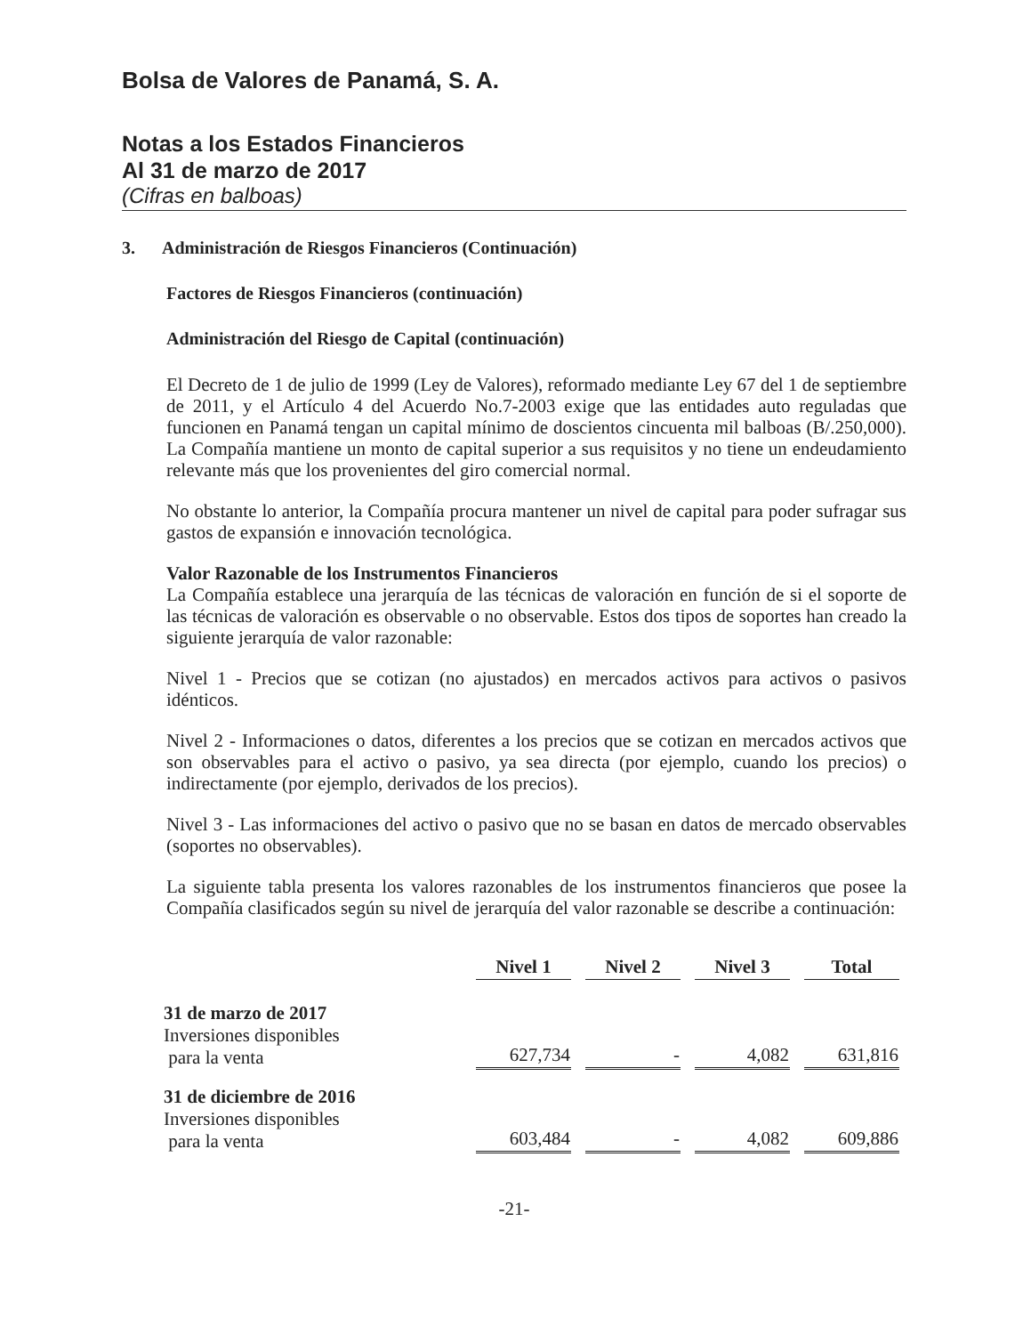Bolsa de Valores de Panamá, S. A.
Notas a los Estados Financieros
Al 31 de marzo de 2017
(Cifras en balboas)
3. Administración de Riesgos Financieros (Continuación)
Factores de Riesgos Financieros (continuación)
Administración del Riesgo de Capital (continuación)
El Decreto de 1 de julio de 1999 (Ley de Valores), reformado mediante Ley 67 del 1 de septiembre de 2011, y el Artículo 4 del Acuerdo No.7-2003 exige que las entidades auto reguladas que funcionen en Panamá tengan un capital mínimo de doscientos cincuenta mil balboas (B/.250,000). La Compañía mantiene un monto de capital superior a sus requisitos y no tiene un endeudamiento relevante más que los provenientes del giro comercial normal.
No obstante lo anterior, la Compañía procura mantener un nivel de capital para poder sufragar sus gastos de expansión e innovación tecnológica.
Valor Razonable de los Instrumentos Financieros
La Compañía establece una jerarquía de las técnicas de valoración en función de si el soporte de las técnicas de valoración es observable o no observable. Estos dos tipos de soportes han creado la siguiente jerarquía de valor razonable:
Nivel 1 - Precios que se cotizan (no ajustados) en mercados activos para activos o pasivos idénticos.
Nivel 2 - Informaciones o datos, diferentes a los precios que se cotizan en mercados activos que son observables para el activo o pasivo, ya sea directa (por ejemplo, cuando los precios) o indirectamente (por ejemplo, derivados de los precios).
Nivel 3 - Las informaciones del activo o pasivo que no se basan en datos de mercado observables (soportes no observables).
La siguiente tabla presenta los valores razonables de los instrumentos financieros que posee la Compañía clasificados según su nivel de jerarquía del valor razonable se describe a continuación:
| | Nivel 1 | Nivel 2 | Nivel 3 | Total |
| 31 de marzo de 2017 Inversiones disponibles para la venta | 627,734 | - | 4,082 | 631,816 |
| 31 de diciembre de 2016 Inversiones disponibles para la venta | 603,484 | - | 4,082 | 609,886 |
-21-